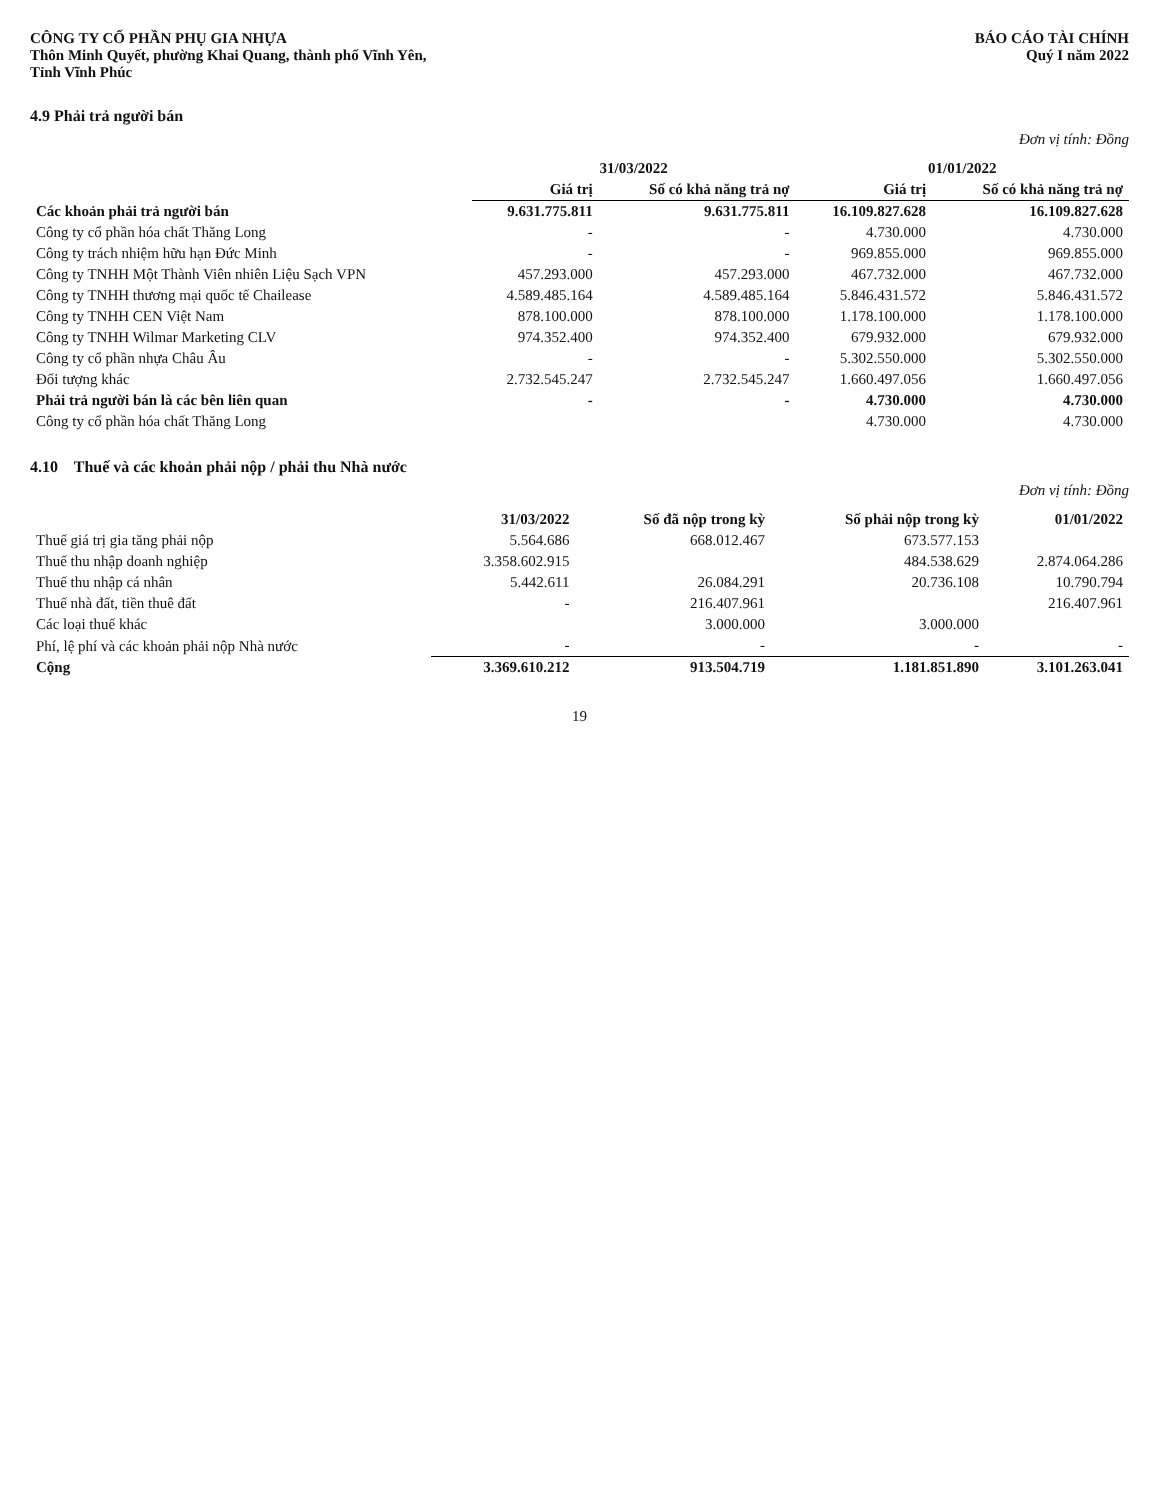CÔNG TY CỔ PHẦN PHỤ GIA NHỰA
Thôn Minh Quyết, phường Khai Quang, thành phố Vĩnh Yên,
Tỉnh Vĩnh Phúc
BÁO CÁO TÀI CHÍNH
Quý I năm 2022
4.9 Phải trả người bán
Đơn vị tính: Đồng
| | 31/03/2022 | | 01/01/2022 | |
| --- | --- | --- | --- | --- |
| | Giá trị | Số có khả năng trả nợ | Giá trị | Số có khả năng trả nợ |
| Các khoản phải trả người bán | 9.631.775.811 | 9.631.775.811 | 16.109.827.628 | 16.109.827.628 |
| Công ty cổ phần hóa chất Thăng Long | - | - | 4.730.000 | 4.730.000 |
| Công ty trách nhiệm hữu hạn Đức Minh | - | - | 969.855.000 | 969.855.000 |
| Công ty TNHH Một Thành Viên nhiên Liệu Sạch VPN | 457.293.000 | 457.293.000 | 467.732.000 | 467.732.000 |
| Công ty TNHH thương mại quốc tế Chailease | 4.589.485.164 | 4.589.485.164 | 5.846.431.572 | 5.846.431.572 |
| Công ty TNHH CEN Việt Nam | 878.100.000 | 878.100.000 | 1.178.100.000 | 1.178.100.000 |
| Công ty TNHH Wilmar Marketing CLV | 974.352.400 | 974.352.400 | 679.932.000 | 679.932.000 |
| Công ty cổ phần nhựa Châu Âu | - | - | 5.302.550.000 | 5.302.550.000 |
| Đối tượng khác | 2.732.545.247 | 2.732.545.247 | 1.660.497.056 | 1.660.497.056 |
| Phải trả người bán là các bên liên quan | - | - | 4.730.000 | 4.730.000 |
| Công ty cổ phần hóa chất Thăng Long | | | 4.730.000 | 4.730.000 |
4.10 Thuế và các khoản phải nộp / phải thu Nhà nước
Đơn vị tính: Đồng
| | 31/03/2022 | Số đã nộp trong kỳ | Số phải nộp trong kỳ | 01/01/2022 |
| --- | --- | --- | --- | --- |
| Thuế giá trị gia tăng phải nộp | 5.564.686 | 668.012.467 | 673.577.153 | |
| Thuế thu nhập doanh nghiệp | 3.358.602.915 | | 484.538.629 | 2.874.064.286 |
| Thuế thu nhập cá nhân | 5.442.611 | 26.084.291 | 20.736.108 | 10.790.794 |
| Thuế nhà đất, tiền thuê đất | - | 216.407.961 | | 216.407.961 |
| Các loại thuế khác | | 3.000.000 | 3.000.000 | |
| Phí, lệ phí và các khoản phải nộp Nhà nước | - | - | - | - |
| Cộng | 3.369.610.212 | 913.504.719 | 1.181.851.890 | 3.101.263.041 |
19